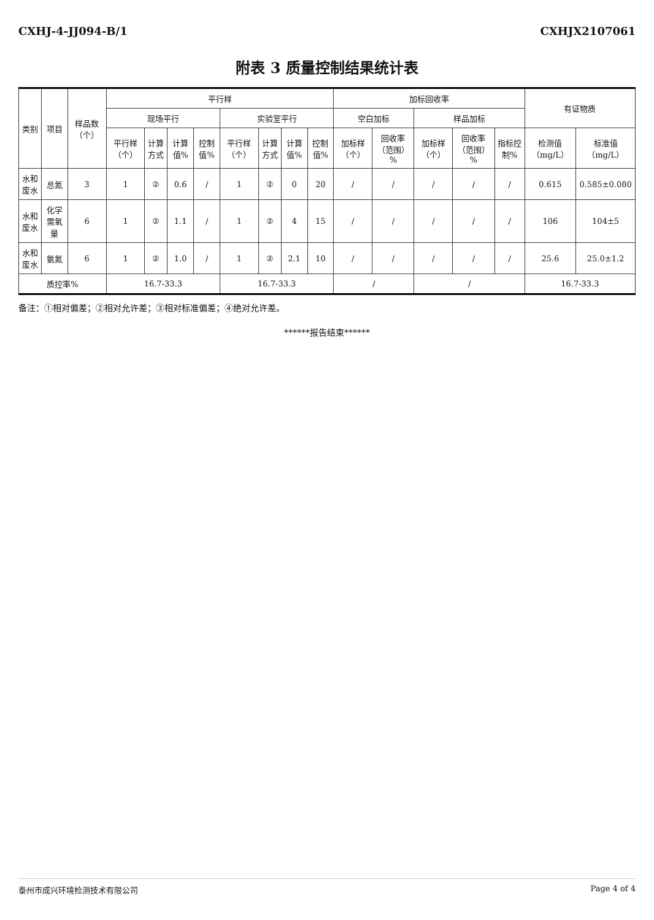CXHJ-4-JJ094-B/1 CXHJX2107061
附表 3 质量控制结果统计表
| 类别 | 项目 | 样品数（个） | 平行样 | | | | | | | | 加标回收率 | | | | | 有证物质 | |
| --- | --- | --- | --- | --- | --- | --- | --- | --- | --- | --- | --- | --- | --- | --- | --- | --- | --- |
| | | | 现场平行 | | | | 实验室平行 | | | | 空白加标 | | 样品加标 | | | | |
| | | | 平行样（个） | 计算方式 | 计算值% | 控制值% | 平行样（个） | 计算方式 | 计算值% | 控制值% | 加标样（个） | 回收率（范围）% | 加标样（个） | 回收率（范围）% | 指标控制% | 检测值（mg/L） | 标准值（mg/L） |
| 水和废水 | 总氮 | 3 | 1 | ② | 0.6 | / | 1 | ② | 0 | 20 | / | / | / | / | / | 0.615 | 0.585±0.080 |
| 水和废水 | 化学需氧量 | 6 | 1 | ② | 1.1 | / | 1 | ② | 4 | 15 | / | / | / | / | / | 106 | 104±5 |
| 水和废水 | 氨氮 | 6 | 1 | ② | 1.0 | / | 1 | ② | 2.1 | 10 | / | / | / | / | / | 25.6 | 25.0±1.2 |
| 质控率% | | | 16.7-33.3 | | | | 16.7-33.3 | | | | / | | / | | | 16.7-33.3 | |
备注：①相对偏差；②相对允许差；③相对标准偏差；④绝对允许差。
******报告结束******
泰州市成兴环境检测技术有限公司 Page 4 of 4